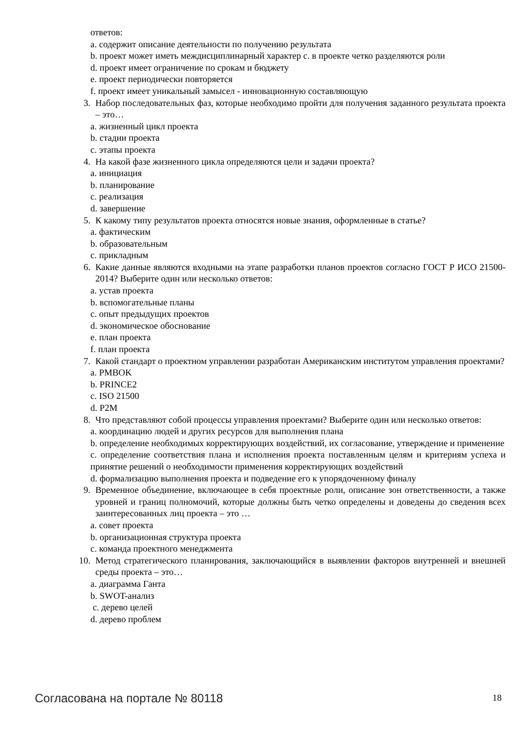ответов:
a. содержит описание деятельности по получению результата
b. проект может иметь междисциплинарный характер c. в проекте четко разделяются роли
d. проект имеет ограничение по срокам и бюджету
e. проект периодически повторяется
f. проект имеет уникальный замысел - инновационную составляющую
3. Набор последовательных фаз, которые необходимо пройти для получения заданного результата проекта – это…
a. жизненный цикл проекта
b. стадии проекта
c. этапы проекта
4. На какой фазе жизненного цикла определяются цели и задачи проекта?
a. инициация
b. планирование
c. реализация
d. завершение
5. К какому типу результатов проекта относятся новые знания, оформленные в статье?
a. фактическим
b. образовательным
c. прикладным
6. Какие данные являются входными на этапе разработки планов проектов согласно ГОСТ Р ИСО 21500-2014? Выберите один или несколько ответов:
a. устав проекта
b. вспомогательные планы
c. опыт предыдущих проектов
d. экономическое обоснование
e. план проекта
f. план проекта
7. Какой стандарт о проектном управлении разработан Американским институтом управления проектами?
a. PMBOK
b. PRINCE2
c. ISO 21500
d. P2M
8. Что представляют собой процессы управления проектами? Выберите один или несколько ответов:
a. координацию людей и других ресурсов для выполнения плана
b. определение необходимых корректирующих воздействий, их согласование, утверждение и применение
c. определение соответствия плана и исполнения проекта поставленным целям и критериям успеха и принятие решений о необходимости применения корректирующих воздействий
d. формализацию выполнения проекта и подведение его к упорядоченному финалу
9. Временное объединение, включающее в себя проектные роли, описание зон ответственности, а также уровней и границ полномочий, которые должны быть четко определены и доведены до сведения всех заинтересованных лиц проекта – это …
a. совет проекта
b. организационная структура проекта
c. команда проектного менеджмента
10.
Метод стратегического планирования, заключающийся в выявлении факторов внутренней и внешней среды проекта – это…
a. диаграмма Ганта
b. SWOT-анализ
c. дерево целей
d. дерево проблем
Согласована на портале № 80118 18